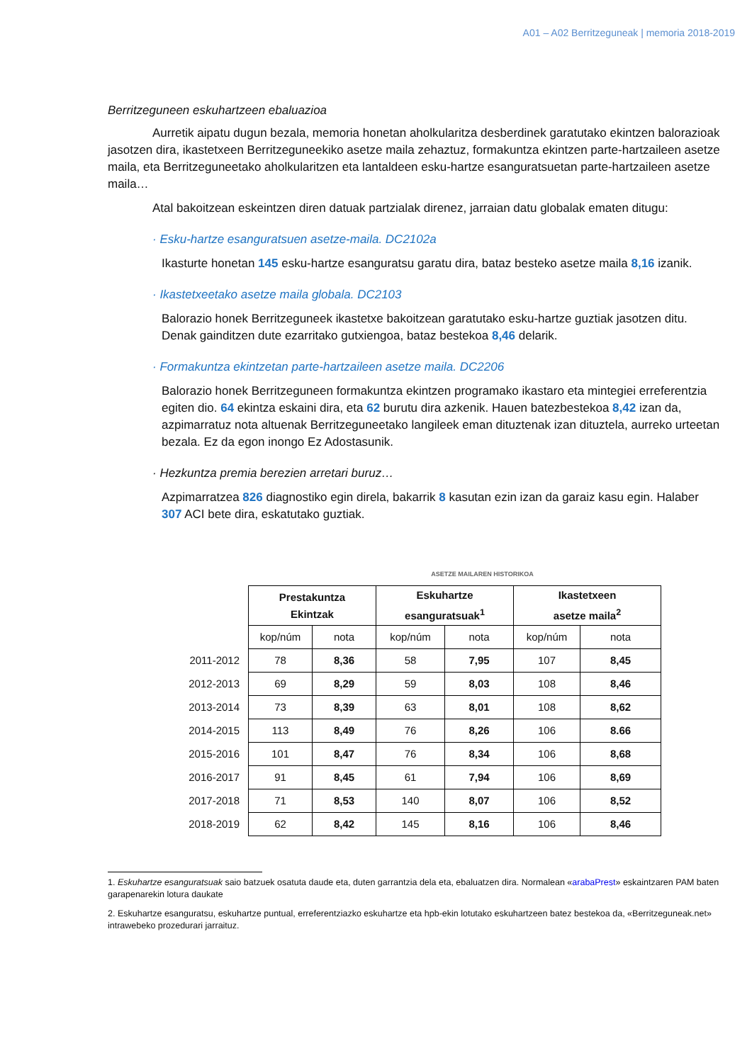A01 – A02 Berritzeguneak | memoria 2018-2019
Berritzeguneen eskuhartzeen ebaluazioa
Aurretik aipatu dugun bezala, memoria honetan aholkularitza desberdinek garatutako ekintzen balorazioak jasotzen dira, ikastetxeen Berritzeguneekiko asetze maila zehaztuz, formakuntza ekintzen parte-hartzaileen asetze maila, eta Berritzeguneetako aholkularitzen eta lantaldeen esku-hartze esanguratsuetan parte-hartzaileen asetze maila…
Atal bakoitzean eskeintzen diren datuak partzialak direnez, jarraian datu globalak ematen ditugu:
· Esku-hartze esanguratsuen asetze-maila. DC2102a
Ikasturte honetan 145 esku-hartze esanguratsu garatu dira, bataz besteko asetze maila 8,16 izanik.
· Ikastetxeetako asetze maila globala. DC2103
Balorazio honek Berritzeguneek ikastetxe bakoitzean garatutako esku-hartze guztiak jasotzen ditu. Denak gainditzen dute ezarritako gutxiengoa, bataz bestekoa 8,46 delarik.
· Formakuntza ekintzetan parte-hartzaileen asetze maila. DC2206
Balorazio honek Berritzeguneen formakuntza ekintzen programako ikastaro eta mintegiei erreferentzia egiten dio. 64 ekintza eskaini dira, eta 62 burutu dira azkenik. Hauen batezbestekoa 8,42 izan da, azpimarratuz nota altuenak Berritzeguneetako langileek eman dituztenak izan dituztela, aurreko urteetan bezala. Ez da egon inongo Ez Adostasunik.
· Hezkuntza premia berezien arretari buruz…
Azpimarratzea 826 diagnostiko egin direla, bakarrik 8 kasutan ezin izan da garaiz kasu egin. Halaber 307 ACI bete dira, eskatutako guztiak.
ASETZE MAILAREN HISTORIKOA
| | Prestakuntza Ekintzak | | Eskuhartze esanguratsuak<sup>1</sup> | | Ikastetxeen asetze maila<sup>2</sup> | |
| | kop/núm | nota | kop/núm | nota | kop/núm | nota |
| 2011-2012 | 78 | 8,36 | 58 | 7,95 | 107 | 8,45 |
| 2012-2013 | 69 | 8,29 | 59 | 8,03 | 108 | 8,46 |
| 2013-2014 | 73 | 8,39 | 63 | 8,01 | 108 | 8,62 |
| 2014-2015 | 113 | 8,49 | 76 | 8,26 | 106 | 8.66 |
| 2015-2016 | 101 | 8,47 | 76 | 8,34 | 106 | 8,68 |
| 2016-2017 | 91 | 8,45 | 61 | 7,94 | 106 | 8,69 |
| 2017-2018 | 71 | 8,53 | 140 | 8,07 | 106 | 8,52 |
| 2018-2019 | 62 | 8,42 | 145 | 8,16 | 106 | 8,46 |
1. Eskuhartze esanguratsuak saio batzuek osatuta daude eta, duten garrantzia dela eta, ebaluatzen dira. Normalean «arabaPrest» eskaintzaren PAM baten garapenarekin lotura daukate
2. Eskuhartze esanguratsu, eskuhartze puntual, erreferentziazko eskuhartze eta hpb-ekin lotutako eskuhartzeen batez bestekoa da, «Berritzeguneak.net» intrawebeko prozedurari jarraituz.